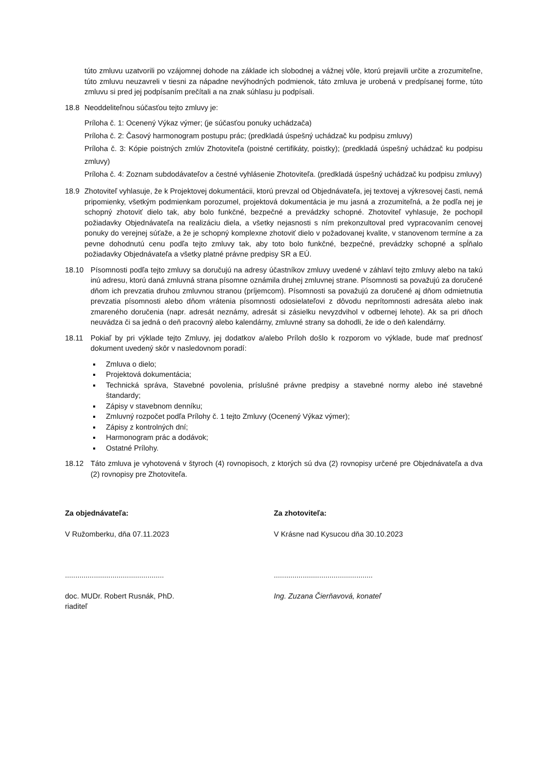túto zmluvu uzatvorili po vzájomnej dohode na základe ich slobodnej a vážnej vôle, ktorú prejavili určite a zrozumiteľne, túto zmluvu neuzavreli v tiesni za nápadne nevýhodných podmienok, táto zmluva je urobená v predpísanej forme, túto zmluvu si pred jej podpísaním prečítali a na znak súhlasu ju podpísali.
18.8 Neoddeliteľnou súčasťou tejto zmluvy je:
Príloha č. 1: Ocenený Výkaz výmer; (je súčasťou ponuky uchádzača)
Príloha č. 2: Časový harmonogram postupu prác; (predkladá úspešný uchádzač ku podpisu zmluvy)
Príloha č. 3: Kópie poistných zmlúv Zhotoviteľa (poistné certifikáty, poistky); (predkladá úspešný uchádzač ku podpisu zmluvy)
Príloha č. 4: Zoznam subdodávateľov a čestné vyhlásenie Zhotoviteľa. (predkladá úspešný uchádzač ku podpisu zmluvy)
18.9 Zhotoviteľ vyhlasuje, že k Projektovej dokumentácii, ktorú prevzal od Objednávateľa, jej textovej a výkresovej časti, nemá pripomienky, všetkým podmienkam porozumel, projektová dokumentácia je mu jasná a zrozumiteľná, a že podľa nej je schopný zhotoviť dielo tak, aby bolo funkčné, bezpečné a prevádzky schopné. Zhotoviteľ vyhlasuje, že pochopil požiadavky Objednávateľa na realizáciu diela, a všetky nejasnosti s ním prekonzultoval pred vypracovaním cenovej ponuky do verejnej súťaže, a že je schopný komplexne zhotoviť dielo v požadovanej kvalite, v stanovenom termíne a za pevne dohodnutú cenu podľa tejto zmluvy tak, aby toto bolo funkčné, bezpečné, prevádzky schopné a spĺňalo požiadavky Objednávateľa a všetky platné právne predpisy SR a EÚ.
18.10 Písomnosti podľa tejto zmluvy sa doručujú na adresy účastníkov zmluvy uvedené v záhlaví tejto zmluvy alebo na takú inú adresu, ktorú daná zmluvná strana písomne oznámila druhej zmluvnej strane. Písomnosti sa považujú za doručené dňom ich prevzatia druhou zmluvnou stranou (príjemcom). Písomnosti sa považujú za doručené aj dňom odmietnutia prevzatia písomnosti alebo dňom vrátenia písomnosti odosielateľovi z dôvodu neprítomnosti adresáta alebo inak zmareného doručenia (napr. adresát neznámy, adresát si zásielku nevyzdvihol v odbernej lehote). Ak sa pri dňoch neuvádza či sa jedná o deň pracovný alebo kalendárny, zmluvné strany sa dohodli, že ide o deň kalendárny.
18.11 Pokiaľ by pri výklade tejto Zmluvy, jej dodatkov a/alebo Príloh došlo k rozporom vo výklade, bude mať prednosť dokument uvedený skôr v nasledovnom poradí:
Zmluva o dielo;
Projektová dokumentácia;
Technická správa, Stavebné povolenia, príslušné právne predpisy a stavebné normy alebo iné stavebné štandardy;
Zápisy v stavebnom denníku;
Zmluvný rozpočet podľa Prílohy č. 1 tejto Zmluvy (Ocenený Výkaz výmer);
Zápisy z kontrolných dní;
Harmonogram prác a dodávok;
Ostatné Prílohy.
18.12 Táto zmluva je vyhotovená v štyroch (4) rovnopisoch, z ktorých sú dva (2) rovnopisy určené pre Objednávateľa a dva (2) rovnopisy pre Zhotoviteľa.
Za objednávateľa:
V Ružomberku, dňa 07.11.2023
................................................
doc. MUDr. Robert Rusnák, PhD.
riaditeľ
Za zhotoviteľa:
V Krásne nad Kysucou dňa 30.10.2023
................................................
Ing. Zuzana Čierňavová, konateľ